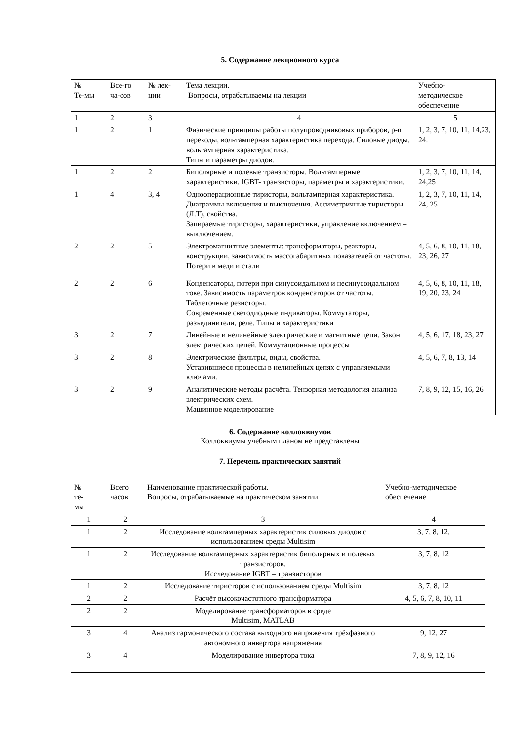5. Содержание лекционного курса
| № Те-мы | Все-го ча-сов | № лек- ции | Тема лекции. Вопросы, отрабатываемы на лекции | Учебно- методическое обеспечение |
| 1 | 2 | 3 | 4 | 5 |
| 1 | 2 | 1 | Физические принципы работы полупроводниковых приборов, p-n переходы, вольтамперная характеристика перехода. Силовые диоды, вольтамперная характеристика. Типы и параметры диодов. | 1, 2, 3, 7, 10, 11, 14,23, 24. |
| 1 | 2 | 2 | Биполярные и полевые транзисторы. Вольтамперные характеристики. IGBT- транзисторы, параметры и характеристики. | 1, 2, 3, 7, 10, 11, 14, 24,25 |
| 1 | 4 | 3, 4 | Однооперационные тиристоры, вольтамперная характеристика. Диаграммы включения и выключения. Ассиметричные тиристоры (Л.Т), свойства. Запираемые тиристоры, характеристики, управление включением – выключением. | 1, 2, 3, 7, 10, 11, 14, 24, 25 |
| 2 | 2 | 5 | Электромагнитные элементы: трансформаторы, реакторы, конструкции, зависимость массогабаритных показателей от частоты. Потери в меди и стали | 4, 5, 6, 8, 10, 11, 18, 23, 26, 27 |
| 2 | 2 | 6 | Конденсаторы, потери при синусоидальном и несинусоидальном токе. Зависимость параметров конденсаторов от частоты. Таблеточные резисторы. Современные светодиодные индикаторы. Коммутаторы, разъединители, реле. Типы и характеристики | 4, 5, 6, 8, 10, 11, 18, 19, 20, 23, 24 |
| 3 | 2 | 7 | Линейные и нелинейные электрические и магнитные цепи. Закон электрических цепей. Коммутационные процессы | 4, 5, 6, 17, 18, 23, 27 |
| 3 | 2 | 8 | Электрические фильтры, виды, свойства. Уставившиеся процессы в нелинейных цепях с управляемыми ключами. | 4, 5, 6, 7, 8, 13, 14 |
| 3 | 2 | 9 | Аналитические методы расчёта. Тензорная методология анализа электрических схем. Машинное моделирование | 7, 8, 9, 12, 15, 16, 26 |
6. Содержание коллоквиумов
Коллоквиумы учебным планом не представлены
7. Перечень практических занятий
| № те- мы | Всего часов | Наименование практической работы. Вопросы, отрабатываемые на практическом занятии | Учебно-методическое обеспечение |
| 1 | 2 | 3 | 4 |
| 1 | 2 | Исследование вольтамперных характеристик силовых диодов с использованием среды Multisim | 3, 7, 8, 12, |
| 1 | 2 | Исследование вольтамперных характеристик биполярных и полевых транзисторов. Исследование IGBT – транзисторов | 3, 7, 8, 12 |
| 1 | 2 | Исследование тиристоров с использованием среды Multisim | 3, 7, 8, 12 |
| 2 | 2 | Расчёт высокочастотного трансформатора | 4, 5, 6, 7, 8, 10, 11 |
| 2 | 2 | Моделирование трансформаторов в среде Multisim, MATLAB | |
| 3 | 4 | Анализ гармонического состава выходного напряжения трёхфазного автономного инвертора напряжения | 9, 12, 27 |
| 3 | 4 | Моделирование инвертора тока | 7, 8, 9, 12, 16 |